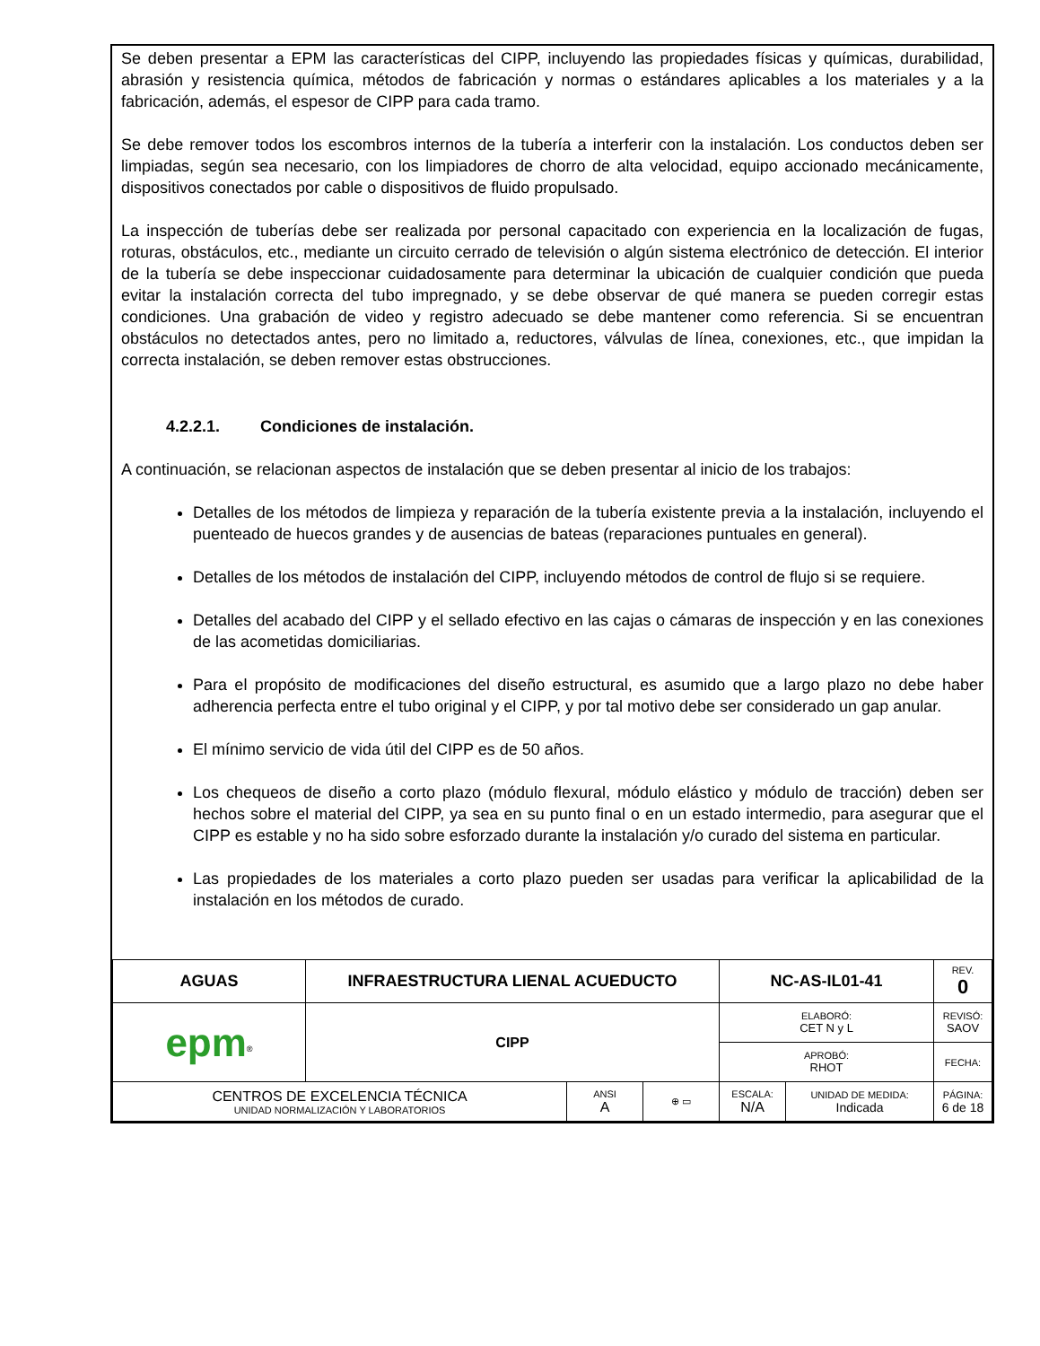Se deben presentar a EPM las características del CIPP, incluyendo las propiedades físicas y químicas, durabilidad, abrasión y resistencia química, métodos de fabricación y normas o estándares aplicables a los materiales y a la fabricación, además, el espesor de CIPP para cada tramo.
Se debe remover todos los escombros internos de la tubería a interferir con la instalación. Los conductos deben ser limpiadas, según sea necesario, con los limpiadores de chorro de alta velocidad, equipo accionado mecánicamente, dispositivos conectados por cable o dispositivos de fluido propulsado.
La inspección de tuberías debe ser realizada por personal capacitado con experiencia en la localización de fugas, roturas, obstáculos, etc., mediante un circuito cerrado de televisión o algún sistema electrónico de detección. El interior de la tubería se debe inspeccionar cuidadosamente para determinar la ubicación de cualquier condición que pueda evitar la instalación correcta del tubo impregnado, y se debe observar de qué manera se pueden corregir estas condiciones. Una grabación de video y registro adecuado se debe mantener como referencia. Si se encuentran obstáculos no detectados antes, pero no limitado a, reductores, válvulas de línea, conexiones, etc., que impidan la correcta instalación, se deben remover estas obstrucciones.
4.2.2.1. Condiciones de instalación.
A continuación, se relacionan aspectos de instalación que se deben presentar al inicio de los trabajos:
Detalles de los métodos de limpieza y reparación de la tubería existente previa a la instalación, incluyendo el puenteado de huecos grandes y de ausencias de bateas (reparaciones puntuales en general).
Detalles de los métodos de instalación del CIPP, incluyendo métodos de control de flujo si se requiere.
Detalles del acabado del CIPP y el sellado efectivo en las cajas o cámaras de inspección y en las conexiones de las acometidas domiciliarias.
Para el propósito de modificaciones del diseño estructural, es asumido que a largo plazo no debe haber adherencia perfecta entre el tubo original y el CIPP, y por tal motivo debe ser considerado un gap anular.
El mínimo servicio de vida útil del CIPP es de 50 años.
Los chequeos de diseño a corto plazo (módulo flexural, módulo elástico y módulo de tracción) deben ser hechos sobre el material del CIPP, ya sea en su punto final o en un estado intermedio, para asegurar que el CIPP es estable y no ha sido sobre esforzado durante la instalación y/o curado del sistema en particular.
Las propiedades de los materiales a corto plazo pueden ser usadas para verificar la aplicabilidad de la instalación en los métodos de curado.
| AGUAS | INFRAESTRUCTURA LIENAL ACUEDUCTO | | | NC-AS-IL01-41 | | REV. 0 |
| epm<sup>®</sup> | CIPP | | | ELABORÓ: CET N y L | | REVISÓ: SAOV |
| | | | | APROBÓ: RHOT | | FECHA: |
| CENTROS DE EXCELENCIA TÉCNICA UNIDAD NORMALIZACIÓN Y LABORATORIOS | | ANSI A | ⊕ ▭ | ESCALA: N/A | UNIDAD DE MEDIDA: Indicada | PÁGINA: 6 de 18 |